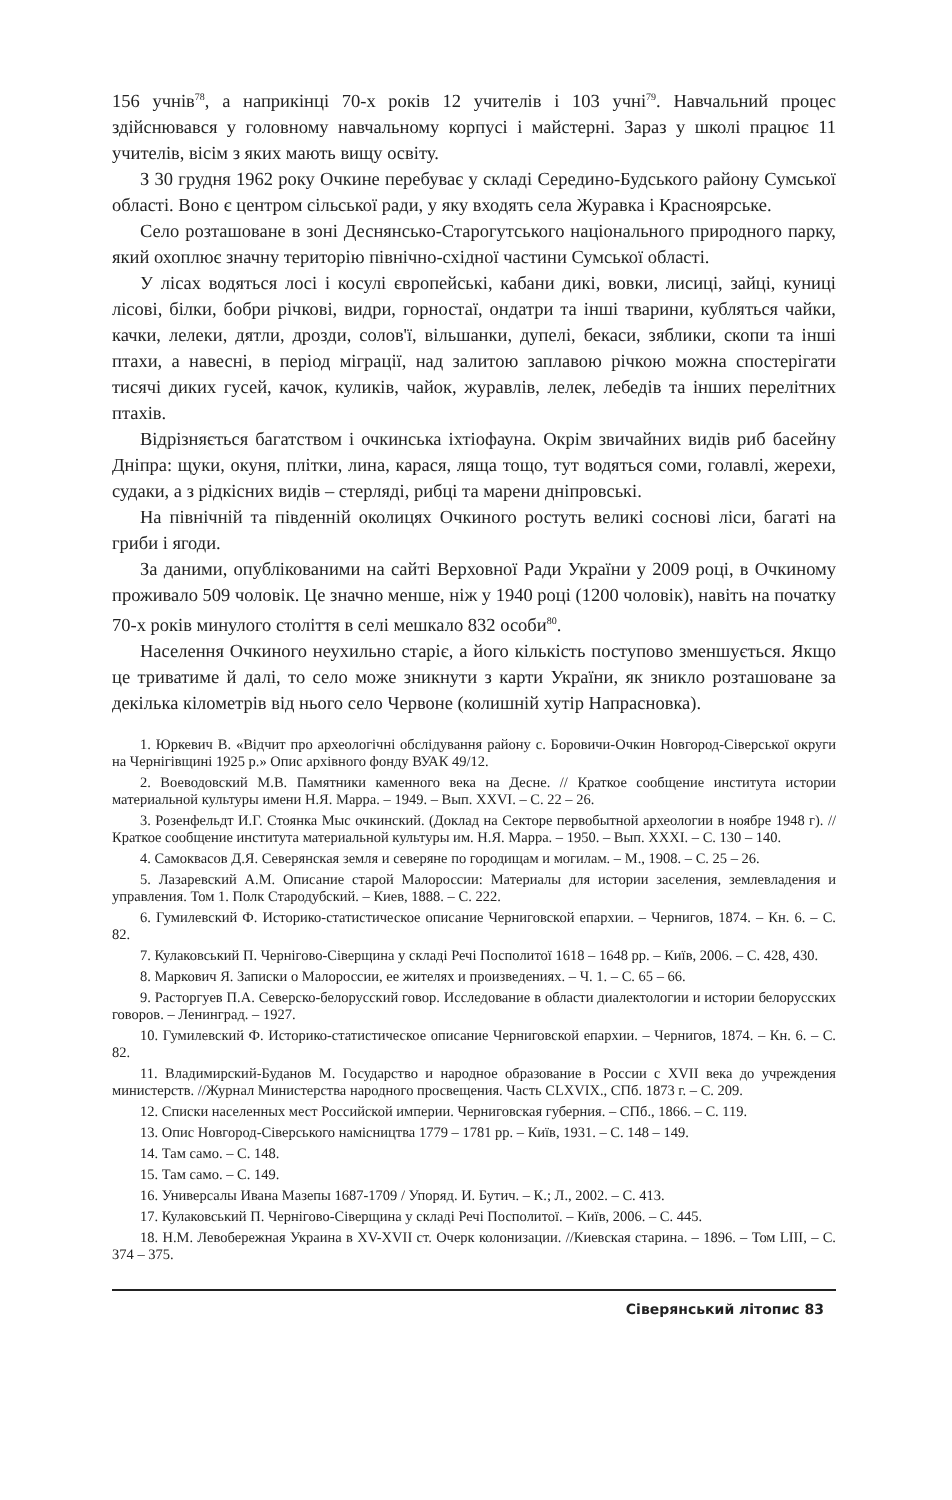156 учнів<sup>78</sup>, а наприкінці 70-х років 12 учителів і 103 учні<sup>79</sup>. Навчальний процес здійснювався у головному навчальному корпусі і майстерні. Зараз у школі працює 11 учителів, вісім з яких мають вищу освіту.
З 30 грудня 1962 року Очкине перебуває у складі Середино-Будського району Сумської області. Воно є центром сільської ради, у яку входять села Журавка і Красноярське.
Село розташоване в зоні Деснянсько-Старогутського національного природного парку, який охоплює значну територію північно-східної частини Сумської області.
У лісах водяться лосі і косулі європейські, кабани дикі, вовки, лисиці, зайці, куниці лісові, білки, бобри річкові, видри, горностаї, ондатри та інші тварини, кубляться чайки, качки, лелеки, дятли, дрозди, солов'ї, вільшанки, дупелі, бекаси, зяблики, скопи та інші птахи, а навесні, в період міграції, над залитою заплавою річкою можна спостерігати тисячі диких гусей, качок, куликів, чайок, журавлів, лелек, лебедів та інших перелітних птахів.
Відрізняється багатством і очкинська іхтіофауна. Окрім звичайних видів риб басейну Дніпра: щуки, окуня, плітки, лина, карася, ляща тощо, тут водяться соми, голавлі, жерехи, судаки, а з рідкісних видів – стерляді, рибці та марени дніпровські.
На північній та південній околицях Очкиного ростуть великі соснові ліси, багаті на гриби і ягоди.
За даними, опублікованими на сайті Верховної Ради України у 2009 році, в Очкиному проживало 509 чоловік. Це значно менше, ніж у 1940 році (1200 чоловік), навіть на початку 70-х років минулого століття в селі мешкало 832 особи<sup>80</sup>.
Населення Очкиного неухильно старіє, а його кількість поступово зменшується. Якщо це триватиме й далі, то село може зникнути з карти України, як зникло розташоване за декілька кілометрів від нього село Червоне (колишній хутір Напрасновка).
1. Юркевич В. «Відчит про археологічні обслідування району с. Боровичи-Очкин Новгород-Сіверської округи на Чернігівщині 1925 р.» Опис архівного фонду ВУАК 49/12.
2. Воеводовский М.В. Памятники каменного века на Десне. // Краткое сообщение института истории материальной культуры имени Н.Я. Марра. – 1949. – Вып. XXVI. – С. 22 – 26.
3. Розенфельдт И.Г. Стоянка Мыс очкинский. (Доклад на Секторе первобытной археологии в ноябре 1948 г). //Краткое сообщение института материальной культуры им. Н.Я. Марра. – 1950. – Вып. XXXI. – С. 130 – 140.
4. Самоквасов Д.Я. Северянская земля и северяне по городищам и могилам. – М., 1908. – С. 25 – 26.
5. Лазаревский А.М. Описание старой Малороссии: Материалы для истории заселения, землевладения и управления. Том 1. Полк Стародубский. – Киев, 1888. – С. 222.
6. Гумилевский Ф. Историко-статистическое описание Черниговской епархии. – Чернигов, 1874. – Кн. 6. – С. 82.
7. Кулаковський П. Чернігово-Сіверщина у складі Речі Посполитої 1618 – 1648 рр. – Київ, 2006. – С. 428, 430.
8. Маркович Я. Записки о Малороссии, ее жителях и произведениях. – Ч. 1. – С. 65 – 66.
9. Расторгуев П.А. Северско-белорусский говор. Исследование в области диалектологии и истории белорусских говоров. – Ленинград. – 1927.
10. Гумилевский Ф. Историко-статистическое описание Черниговской епархии. – Чернигов, 1874. – Кн. 6. – С. 82.
11. Владимирский-Буданов М. Государство и народное образование в России с XVII века до учреждения министерств. //Журнал Министерства народного просвещения. Часть CLXVIX., СПб. 1873 г. – С. 209.
12. Списки населенных мест Российской империи. Черниговская губерния. – СПб., 1866. – С. 119.
13. Опис Новгород-Сіверського намісництва 1779 – 1781 рр. – Київ, 1931. – С. 148 – 149.
14. Там само. – С. 148.
15. Там само. – С. 149.
16. Универсалы Ивана Мазепы 1687-1709 / Упоряд. И. Бутич. – К.; Л., 2002. – С. 413.
17. Кулаковський П. Чернігово-Сіверщина у складі Речі Посполитої. – Київ, 2006. – С. 445.
18. Н.М. Левобережная Украина в XV-XVII ст. Очерк колонизации. //Киевская старина. – 1896. – Том LIII, – С. 374 – 375.
Сіверянський літопис 83